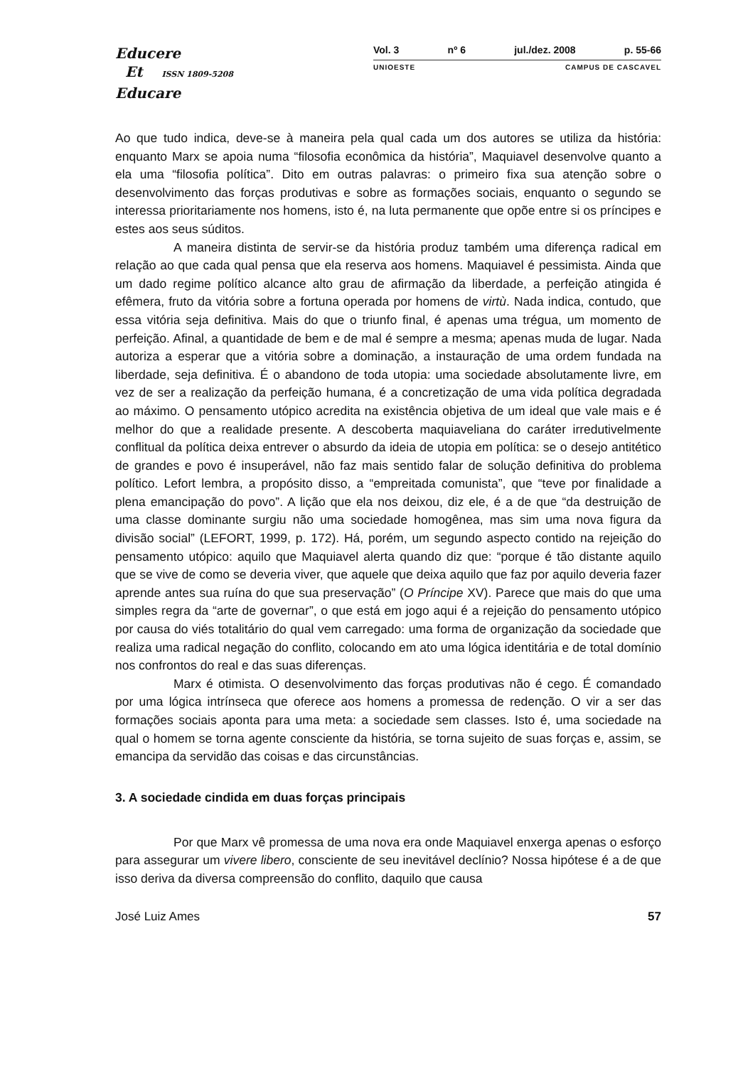Educere
Et ISSN 1809-5208
Educare
Vol. 3 nº 6 jul./dez. 2008 p. 55-66
UNIOESTE CAMPUS DE CASCAVEL
Ao que tudo indica, deve-se à maneira pela qual cada um dos autores se utiliza da história: enquanto Marx se apoia numa “filosofia econômica da história”, Maquiavel desenvolve quanto a ela uma “filosofia política”. Dito em outras palavras: o primeiro fixa sua atenção sobre o desenvolvimento das forças produtivas e sobre as formações sociais, enquanto o segundo se interessa prioritariamente nos homens, isto é, na luta permanente que opõe entre si os príncipes e estes aos seus súditos.
A maneira distinta de servir-se da história produz também uma diferença radical em relação ao que cada qual pensa que ela reserva aos homens. Maquiavel é pessimista. Ainda que um dado regime político alcance alto grau de afirmação da liberdade, a perfeição atingida é efêmera, fruto da vitória sobre a fortuna operada por homens de virtù. Nada indica, contudo, que essa vitória seja definitiva. Mais do que o triunfo final, é apenas uma trégua, um momento de perfeição. Afinal, a quantidade de bem e de mal é sempre a mesma; apenas muda de lugar. Nada autoriza a esperar que a vitória sobre a dominação, a instauração de uma ordem fundada na liberdade, seja definitiva. É o abandono de toda utopia: uma sociedade absolutamente livre, em vez de ser a realização da perfeição humana, é a concretização de uma vida política degradada ao máximo. O pensamento utópico acredita na existência objetiva de um ideal que vale mais e é melhor do que a realidade presente. A descoberta maquiaveliana do caráter irredutivelmente conflitual da política deixa entrever o absurdo da ideia de utopia em política: se o desejo antitético de grandes e povo é insuperável, não faz mais sentido falar de solução definitiva do problema político. Lefort lembra, a propósito disso, a “empreitada comunista”, que “teve por finalidade a plena emancipação do povo”. A lição que ela nos deixou, diz ele, é a de que “da destruição de uma classe dominante surgiu não uma sociedade homogênea, mas sim uma nova figura da divisão social” (LEFORT, 1999, p. 172). Há, porém, um segundo aspecto contido na rejeição do pensamento utópico: aquilo que Maquiavel alerta quando diz que: “porque é tão distante aquilo que se vive de como se deveria viver, que aquele que deixa aquilo que faz por aquilo deveria fazer aprende antes sua ruína do que sua preservação” (O Príncipe XV). Parece que mais do que uma simples regra da “arte de governar”, o que está em jogo aqui é a rejeição do pensamento utópico por causa do viés totalitário do qual vem carregado: uma forma de organização da sociedade que realiza uma radical negação do conflito, colocando em ato uma lógica identitária e de total domínio nos confrontos do real e das suas diferenças.
Marx é otimista. O desenvolvimento das forças produtivas não é cego. É comandado por uma lógica intrínseca que oferece aos homens a promessa de redenção. O vir a ser das formações sociais aponta para uma meta: a sociedade sem classes. Isto é, uma sociedade na qual o homem se torna agente consciente da história, se torna sujeito de suas forças e, assim, se emancipa da servidão das coisas e das circunstâncias.
3. A sociedade cindida em duas forças principais
Por que Marx vê promessa de uma nova era onde Maquiavel enxerga apenas o esforço para assegurar um vivere libero, consciente de seu inevitável declínio? Nossa hipótese é a de que isso deriva da diversa compreensão do conflito, daquilo que causa
José Luiz Ames 57